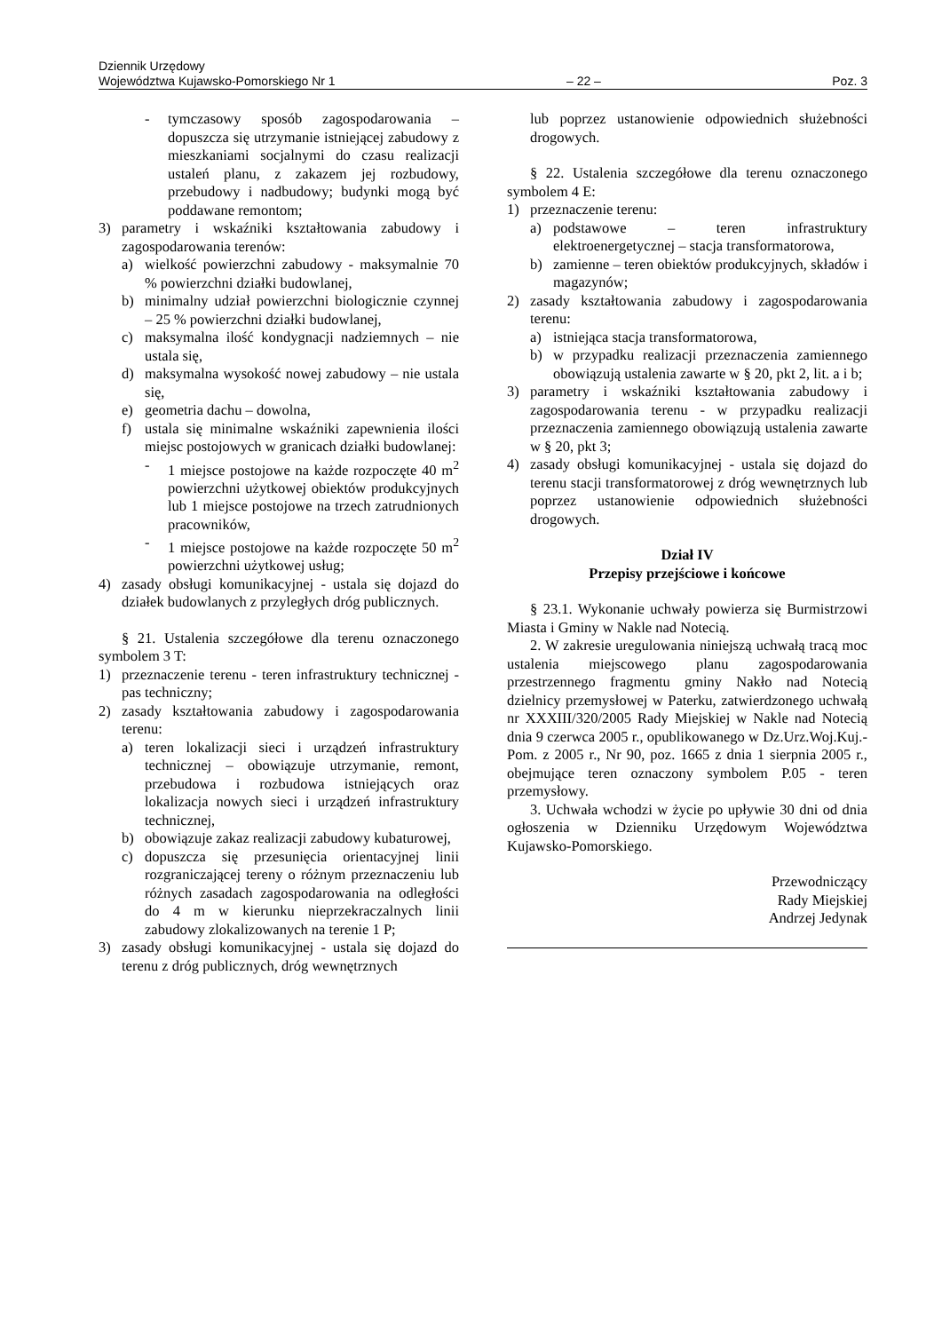Dziennik Urzędowy
Województwa Kujawsko-Pomorskiego Nr 1 – 22 – Poz. 3
- tymczasowy sposób zagospodarowania – dopuszcza się utrzymanie istniejącej zabudowy z mieszkaniami socjalnymi do czasu realizacji ustaleń planu, z zakazem jej rozbudowy, przebudowy i nadbudowy; budynki mogą być poddawane remontom;
3) parametry i wskaźniki kształtowania zabudowy i zagospodarowania terenów:
a) wielkość powierzchni zabudowy - maksymalnie 70 % powierzchni działki budowlanej,
b) minimalny udział powierzchni biologicznie czynnej – 25 % powierzchni działki budowlanej,
c) maksymalna ilość kondygnacji nadziemnych – nie ustala się,
d) maksymalna wysokość nowej zabudowy – nie ustala się,
e) geometria dachu – dowolna,
f) ustala się minimalne wskaźniki zapewnienia ilości miejsc postojowych w granicach działki budowlanej:
- 1 miejsce postojowe na każde rozpoczęte 40 m<sup>2</sup> powierzchni użytkowej obiektów produkcyjnych lub 1 miejsce postojowe na trzech zatrudnionych pracowników,
- 1 miejsce postojowe na każde rozpoczęte 50 m<sup>2</sup> powierzchni użytkowej usług;
4) zasady obsługi komunikacyjnej - ustala się dojazd do działek budowlanych z przyległych dróg publicznych.
§ 21. Ustalenia szczegółowe dla terenu oznaczonego symbolem 3 T:
1) przeznaczenie terenu - teren infrastruktury technicznej - pas techniczny;
2) zasady kształtowania zabudowy i zagospodarowania terenu:
a) teren lokalizacji sieci i urządzeń infrastruktury technicznej – obowiązuje utrzymanie, remont, przebudowa i rozbudowa istniejących oraz lokalizacja nowych sieci i urządzeń infrastruktury technicznej,
b) obowiązuje zakaz realizacji zabudowy kubaturowej,
c) dopuszcza się przesunięcia orientacyjnej linii rozgraniczającej tereny o różnym przeznaczeniu lub różnych zasadach zagospodarowania na odległości do 4 m w kierunku nieprzekraczalnych linii zabudowy zlokalizowanych na terenie 1 P;
3) zasady obsługi komunikacyjnej - ustala się dojazd do terenu z dróg publicznych, dróg wewnętrznych
lub poprzez ustanowienie odpowiednich służebności drogowych.
§ 22. Ustalenia szczegółowe dla terenu oznaczonego symbolem 4 E:
1) przeznaczenie terenu:
a) podstawowe – teren infrastruktury elektroenergetycznej – stacja transformatorowa,
b) zamienne – teren obiektów produkcyjnych, składów i magazynów;
2) zasady kształtowania zabudowy i zagospodarowania terenu:
a) istniejąca stacja transformatorowa,
b) w przypadku realizacji przeznaczenia zamiennego obowiązują ustalenia zawarte w § 20, pkt 2, lit. a i b;
3) parametry i wskaźniki kształtowania zabudowy i zagospodarowania terenu - w przypadku realizacji przeznaczenia zamiennego obowiązują ustalenia zawarte w § 20, pkt 3;
4) zasady obsługi komunikacyjnej - ustala się dojazd do terenu stacji transformatorowej z dróg wewnętrznych lub poprzez ustanowienie odpowiednich służebności drogowych.
Dział IV
Przepisy przejściowe i końcowe
§ 23.1. Wykonanie uchwały powierza się Burmistrzowi Miasta i Gminy w Nakle nad Notecią.
2. W zakresie uregulowania niniejszą uchwałą tracą moc ustalenia miejscowego planu zagospodarowania przestrzennego fragmentu gminy Nakło nad Notecią dzielnicy przemysłowej w Paterku, zatwierdzonego uchwałą nr XXXIII/320/2005 Rady Miejskiej w Nakle nad Notecią dnia 9 czerwca 2005 r., opublikowanego w Dz.Urz.Woj.Kuj.-Pom. z 2005 r., Nr 90, poz. 1665 z dnia 1 sierpnia 2005 r., obejmujące teren oznaczony symbolem P.05 - teren przemysłowy.
3. Uchwała wchodzi w życie po upływie 30 dni od dnia ogłoszenia w Dzienniku Urzędowym Województwa Kujawsko-Pomorskiego.
Przewodniczący
Rady Miejskiej
Andrzej Jedynak